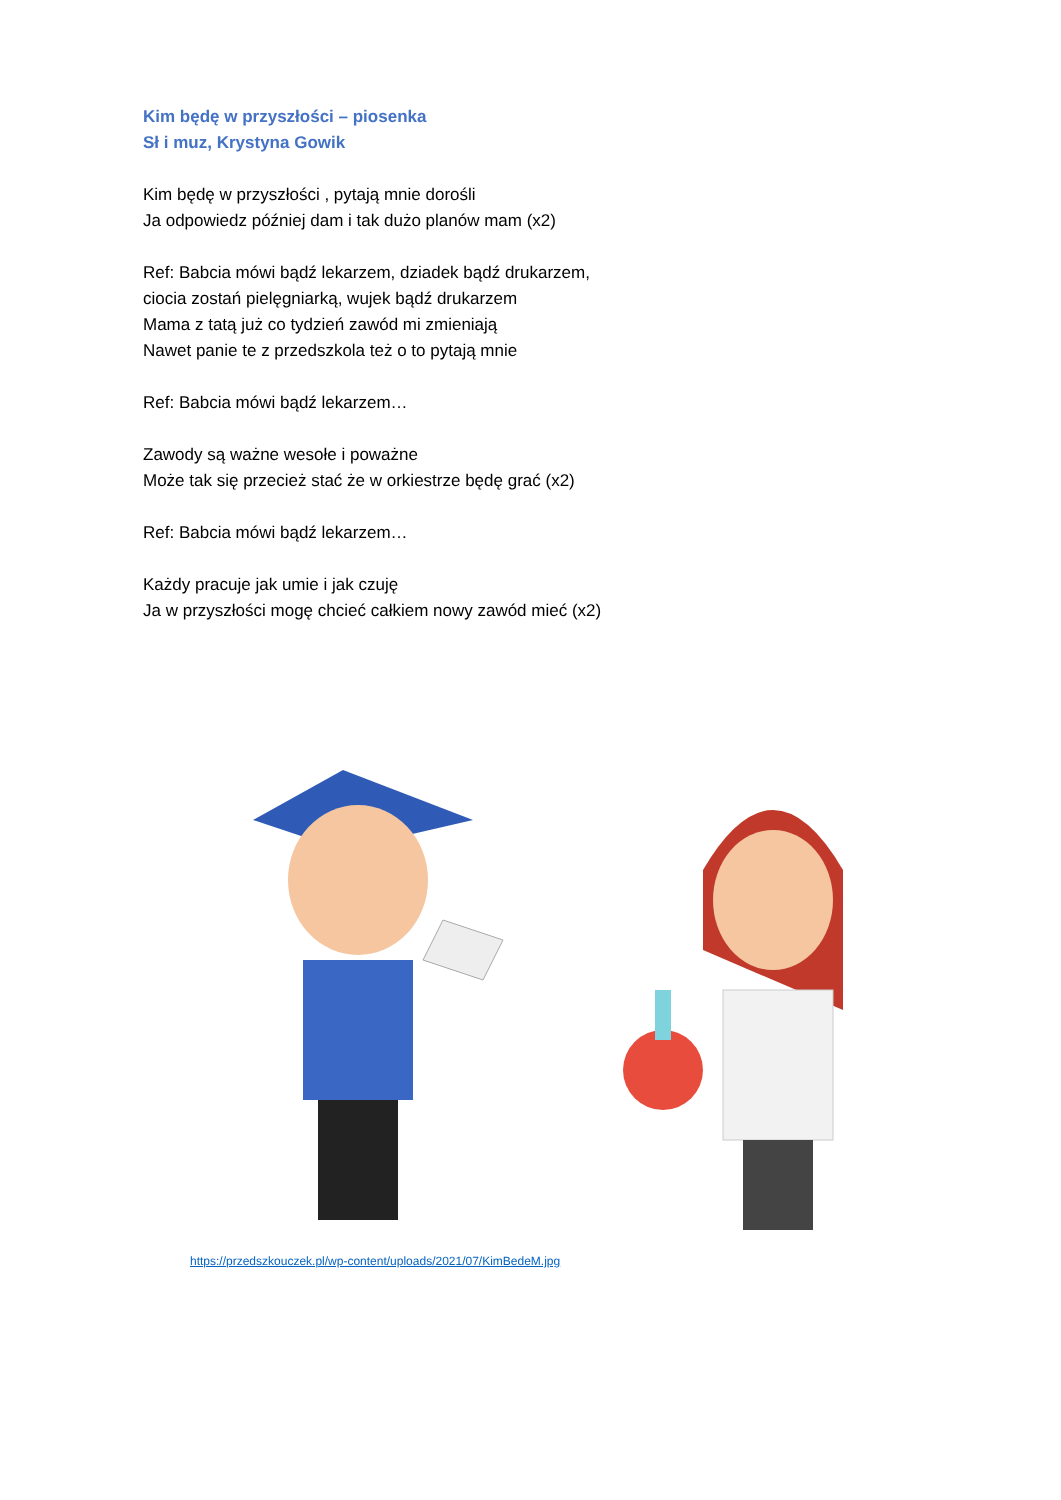Kim będę w przyszłości – piosenka
Sł i muz, Krystyna Gowik
Kim będę w przyszłości , pytają mnie dorośli
Ja odpowiedz później dam i tak dużo planów mam (x2)
Ref: Babcia mówi bądź lekarzem, dziadek bądź drukarzem,
ciocia zostań pielęgniarką, wujek bądź drukarzem
Mama z tatą już co tydzień zawód mi zmieniają
Nawet panie te z przedszkola też o to pytają mnie
Ref: Babcia mówi bądź lekarzem…
Zawody są ważne wesołe i poważne
Może tak się przecież stać że w orkiestrze będę grać (x2)
Ref: Babcia mówi bądź lekarzem…
Każdy pracuje jak umie i jak czuję
Ja w przyszłości mogę chcieć całkiem nowy zawód mieć (x2)
https://przedszkouczek.pl/wp-content/uploads/2021/07/KimBedeM.jpg